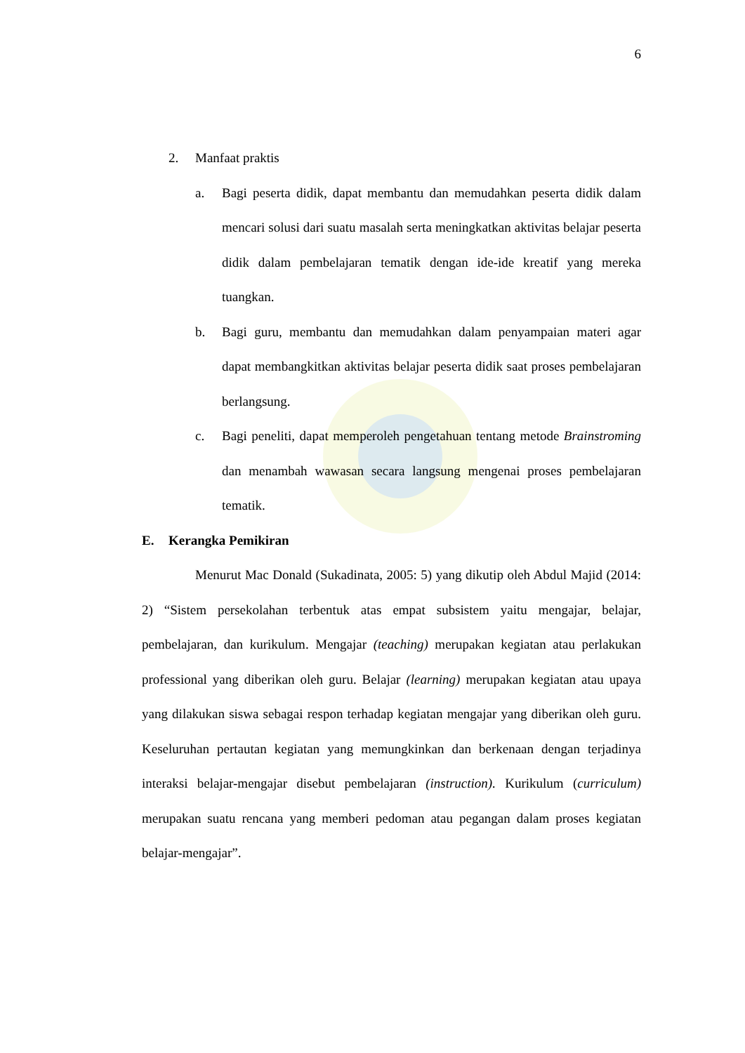6
2. Manfaat praktis
a. Bagi peserta didik, dapat membantu dan memudahkan peserta didik dalam mencari solusi dari suatu masalah serta meningkatkan aktivitas belajar peserta didik dalam pembelajaran tematik dengan ide-ide kreatif yang mereka tuangkan.
b. Bagi guru, membantu dan memudahkan dalam penyampaian materi agar dapat membangkitkan aktivitas belajar peserta didik saat proses pembelajaran berlangsung.
c. Bagi peneliti, dapat memperoleh pengetahuan tentang metode Brainstroming dan menambah wawasan secara langsung mengenai proses pembelajaran tematik.
E. Kerangka Pemikiran
Menurut Mac Donald (Sukadinata, 2005: 5) yang dikutip oleh Abdul Majid (2014: 2) “Sistem persekolahan terbentuk atas empat subsistem yaitu mengajar, belajar, pembelajaran, dan kurikulum. Mengajar (teaching) merupakan kegiatan atau perlakukan professional yang diberikan oleh guru. Belajar (learning) merupakan kegiatan atau upaya yang dilakukan siswa sebagai respon terhadap kegiatan mengajar yang diberikan oleh guru. Keseluruhan pertautan kegiatan yang memungkinkan dan berkenaan dengan terjadinya interaksi belajar-mengajar disebut pembelajaran (instruction). Kurikulum (curriculum) merupakan suatu rencana yang memberi pedoman atau pegangan dalam proses kegiatan belajar-mengajar”.